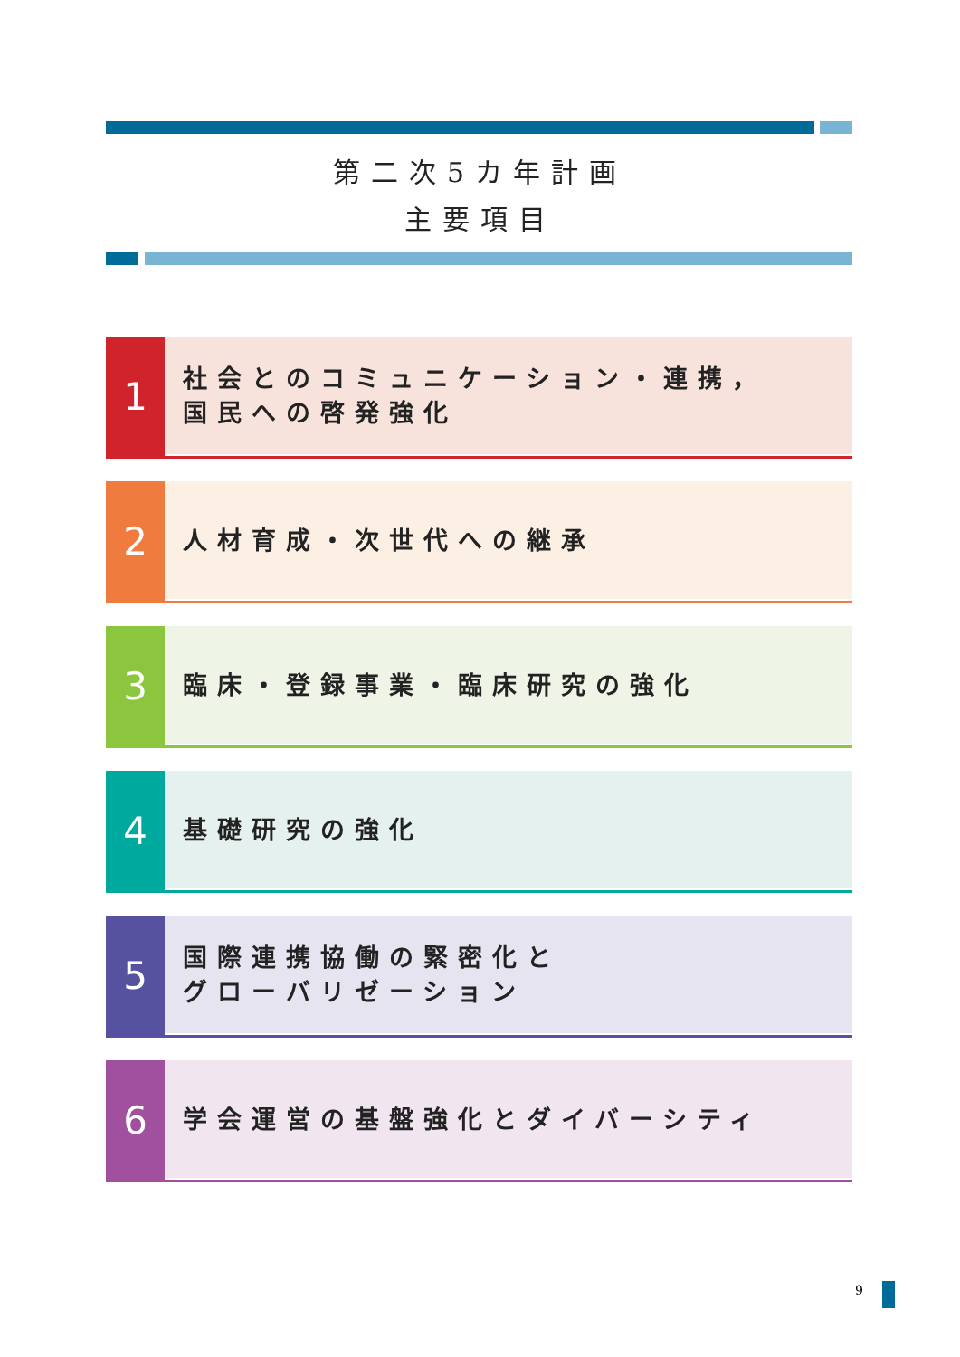第二次5カ年計画
主要項目
1
社会とのコミュニケーション・連携，
国民への啓発強化
2
人材育成・次世代への継承
3
臨床・登録事業・臨床研究の強化
4
基礎研究の強化
5
国際連携協働の緊密化と
グローバリゼーション
6
学会運営の基盤強化とダイバーシティ
9